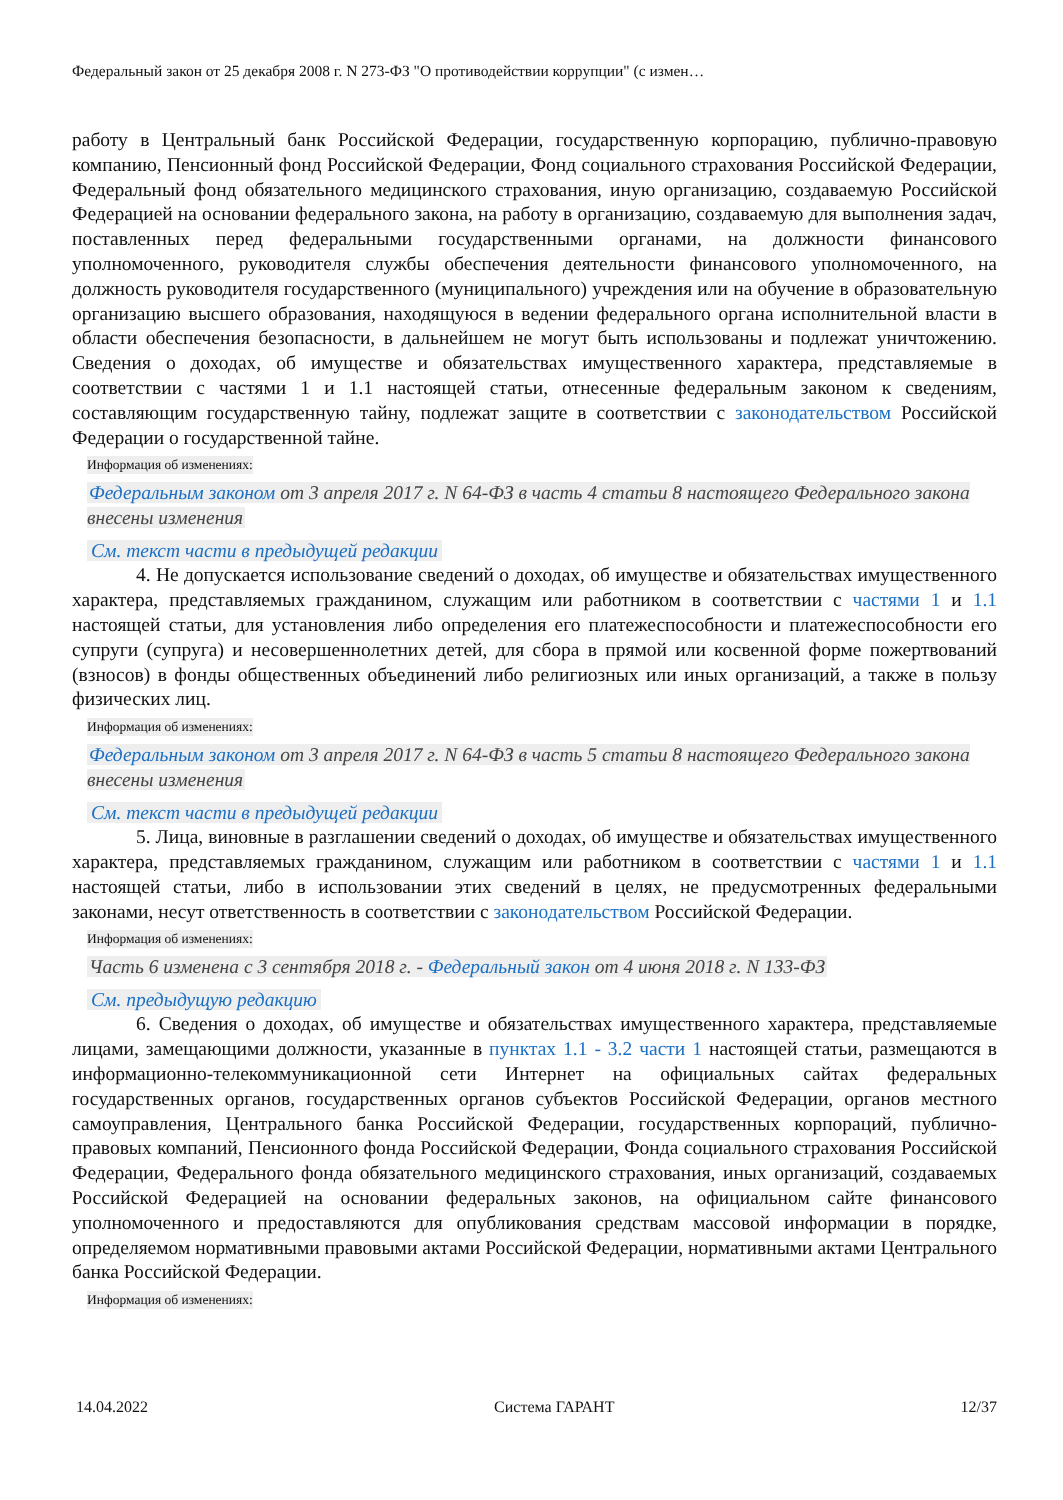Федеральный закон от 25 декабря 2008 г. N 273-ФЗ "О противодействии коррупции" (с измен…
работу в Центральный банк Российской Федерации, государственную корпорацию, публично-правовую компанию, Пенсионный фонд Российской Федерации, Фонд социального страхования Российской Федерации, Федеральный фонд обязательного медицинского страхования, иную организацию, создаваемую Российской Федерацией на основании федерального закона, на работу в организацию, создаваемую для выполнения задач, поставленных перед федеральными государственными органами, на должности финансового уполномоченного, руководителя службы обеспечения деятельности финансового уполномоченного, на должность руководителя государственного (муниципального) учреждения или на обучение в образовательную организацию высшего образования, находящуюся в ведении федерального органа исполнительной власти в области обеспечения безопасности, в дальнейшем не могут быть использованы и подлежат уничтожению. Сведения о доходах, об имуществе и обязательствах имущественного характера, представляемые в соответствии с частями 1 и 1.1 настоящей статьи, отнесенные федеральным законом к сведениям, составляющим государственную тайну, подлежат защите в соответствии с законодательством Российской Федерации о государственной тайне.
Информация об изменениях:
Федеральным законом от 3 апреля 2017 г. N 64-ФЗ в часть 4 статьи 8 настоящего Федерального закона внесены изменения
См. текст части в предыдущей редакции
4. Не допускается использование сведений о доходах, об имуществе и обязательствах имущественного характера, представляемых гражданином, служащим или работником в соответствии с частями 1 и 1.1 настоящей статьи, для установления либо определения его платежеспособности и платежеспособности его супруги (супруга) и несовершеннолетних детей, для сбора в прямой или косвенной форме пожертвований (взносов) в фонды общественных объединений либо религиозных или иных организаций, а также в пользу физических лиц.
Информация об изменениях:
Федеральным законом от 3 апреля 2017 г. N 64-ФЗ в часть 5 статьи 8 настоящего Федерального закона внесены изменения
См. текст части в предыдущей редакции
5. Лица, виновные в разглашении сведений о доходах, об имуществе и обязательствах имущественного характера, представляемых гражданином, служащим или работником в соответствии с частями 1 и 1.1 настоящей статьи, либо в использовании этих сведений в целях, не предусмотренных федеральными законами, несут ответственность в соответствии с законодательством Российской Федерации.
Информация об изменениях:
Часть 6 изменена с 3 сентября 2018 г. - Федеральный закон от 4 июня 2018 г. N 133-ФЗ
См. предыдущую редакцию
6. Сведения о доходах, об имуществе и обязательствах имущественного характера, представляемые лицами, замещающими должности, указанные в пунктах 1.1 - 3.2 части 1 настоящей статьи, размещаются в информационно-телекоммуникационной сети Интернет на официальных сайтах федеральных государственных органов, государственных органов субъектов Российской Федерации, органов местного самоуправления, Центрального банка Российской Федерации, государственных корпораций, публично-правовых компаний, Пенсионного фонда Российской Федерации, Фонда социального страхования Российской Федерации, Федерального фонда обязательного медицинского страхования, иных организаций, создаваемых Российской Федерацией на основании федеральных законов, на официальном сайте финансового уполномоченного и предоставляются для опубликования средствам массовой информации в порядке, определяемом нормативными правовыми актами Российской Федерации, нормативными актами Центрального банка Российской Федерации.
Информация об изменениях:
14.04.2022 Система ГАРАНТ 12/37